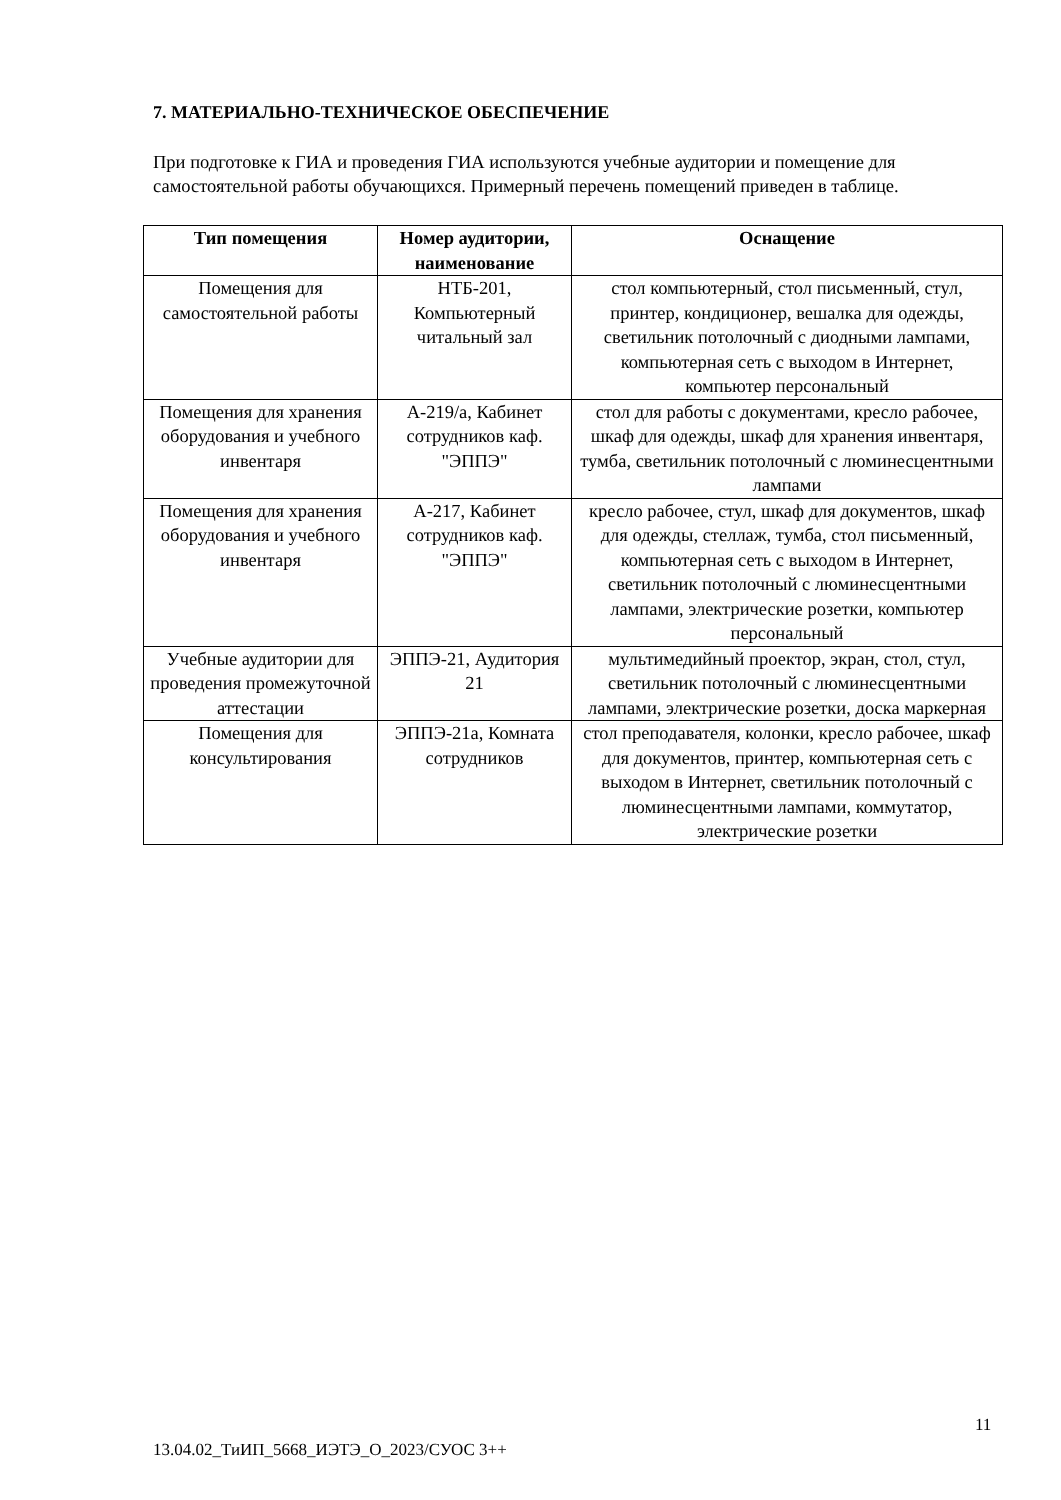7. МАТЕРИАЛЬНО-ТЕХНИЧЕСКОЕ ОБЕСПЕЧЕНИЕ
При подготовке к ГИА и проведения ГИА используются учебные аудитории и помещение для самостоятельной работы обучающихся. Примерный перечень помещений приведен в таблице.
| Тип помещения | Номер аудитории, наименование | Оснащение |
| --- | --- | --- |
| Помещения для самостоятельной работы | НТБ-201, Компьютерный читальный зал | стол компьютерный, стол письменный, стул, принтер, кондиционер, вешалка для одежды, светильник потолочный с диодными лампами, компьютерная сеть с выходом в Интернет, компьютер персональный |
| Помещения для хранения оборудования и учебного инвентаря | А-219/а, Кабинет сотрудников каф. "ЭППЭ" | стол для работы с документами, кресло рабочее, шкаф для одежды, шкаф для хранения инвентаря, тумба, светильник потолочный с люминесцентными лампами |
| Помещения для хранения оборудования и учебного инвентаря | А-217, Кабинет сотрудников каф. "ЭППЭ" | кресло рабочее, стул, шкаф для документов, шкаф для одежды, стеллаж, тумба, стол письменный, компьютерная сеть с выходом в Интернет, светильник потолочный с люминесцентными лампами, электрические розетки, компьютер персональный |
| Учебные аудитории для проведения промежуточной аттестации | ЭППЭ-21, Аудитория 21 | мультимедийный проектор, экран, стол, стул, светильник потолочный с люминесцентными лампами, электрические розетки, доска маркерная |
| Помещения для консультирования | ЭППЭ-21а, Комната сотрудников | стол преподавателя, колонки, кресло рабочее, шкаф для документов, принтер, компьютерная сеть с выходом в Интернет, светильник потолочный с люминесцентными лампами, коммутатор, электрические розетки |
11
13.04.02_ТиИП_5668_ИЭТЭ_О_2023/СУОС 3++